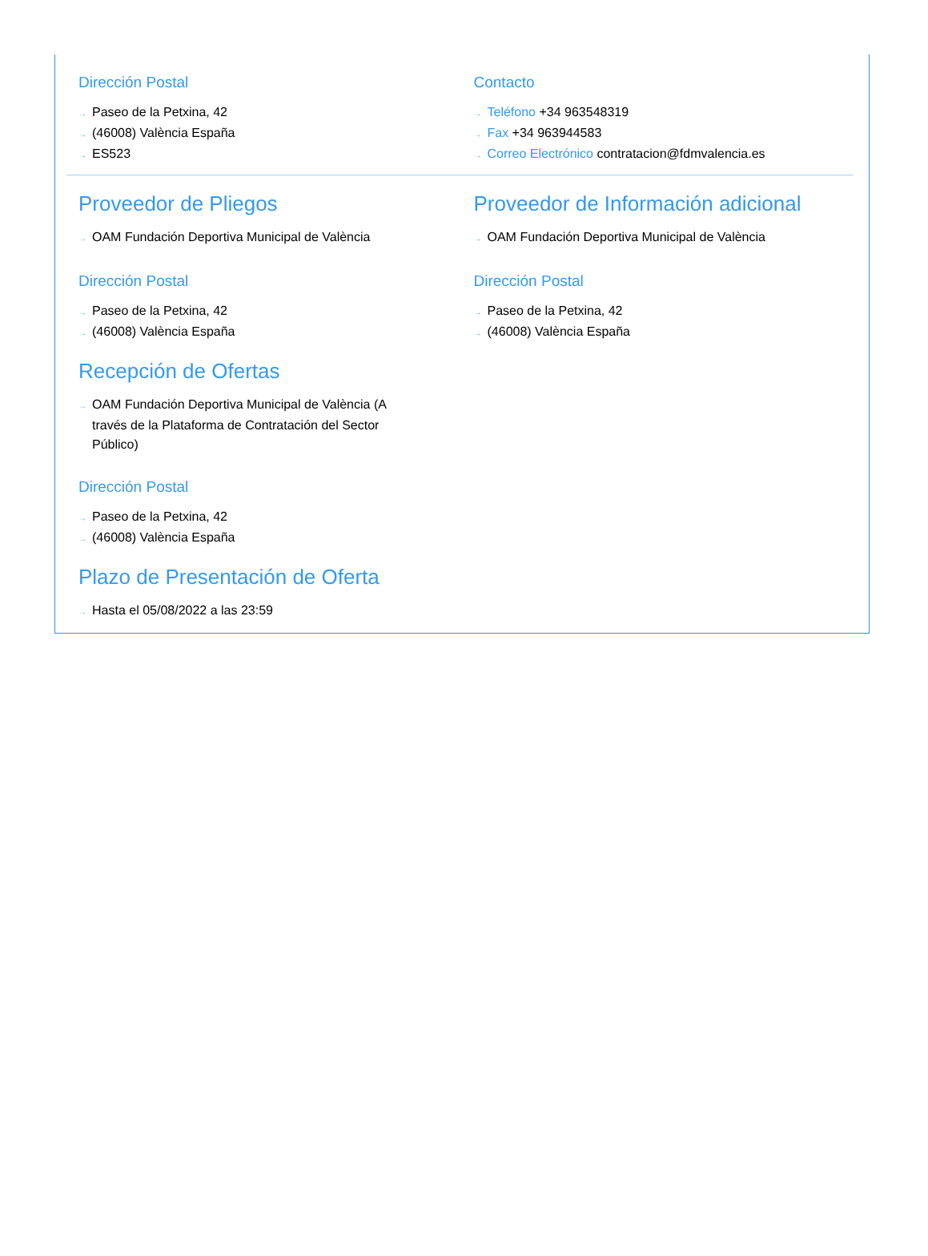Dirección Postal
→ Paseo de la Petxina, 42
→ (46008) València España
→ ES523
Contacto
→ Teléfono +34 963548319
→ Fax +34 963944583
→ Correo Electrónico contratacion@fdmvalencia.es
Proveedor de Pliegos
→ OAM Fundación Deportiva Municipal de València
Dirección Postal
→ Paseo de la Petxina, 42
→ (46008) València España
Proveedor de Información adicional
→ OAM Fundación Deportiva Municipal de València
Dirección Postal
→ Paseo de la Petxina, 42
→ (46008) València España
Recepción de Ofertas
→ OAM Fundación Deportiva Municipal de València (A través de la Plataforma de Contratación del Sector Público)
Dirección Postal
→ Paseo de la Petxina, 42
→ (46008) València España
Plazo de Presentación de Oferta
→ Hasta el 05/08/2022 a las 23:59